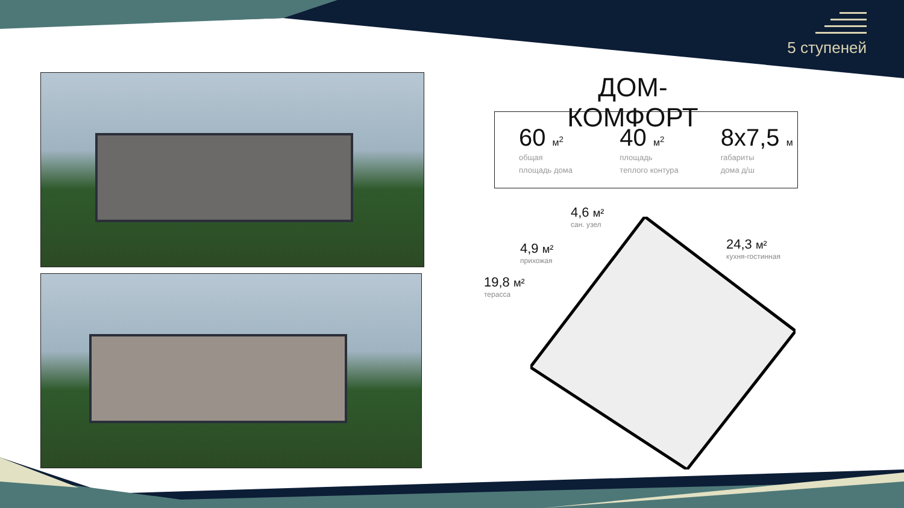5 ступеней
ДОМ-КОМФОРТ
60 м<sup>2</sup>
общая
площадь дома
40 м<sup>2</sup>
площадь
теплого контура
8х7,5 м
габариты
дома д/ш
4,6 м²
сан. узел
4,9 м²
прихожая
24,3 м²
кухня-гостинная
19,8 м²
терасса